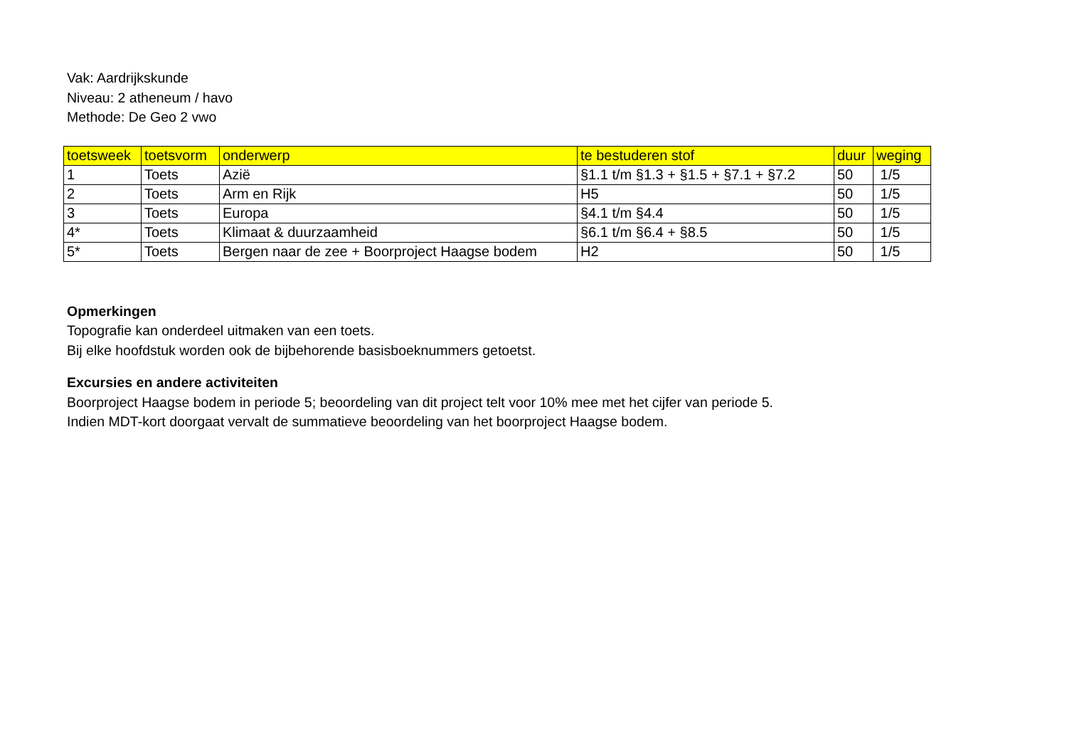Vak: Aardrijkskunde
Niveau: 2 atheneum / havo
Methode: De Geo 2 vwo
| toetsweek | toetsvorm | onderwerp | te bestuderen stof | duur | weging |
| --- | --- | --- | --- | --- | --- |
| 1 | Toets | Azië | §1.1 t/m §1.3 + §1.5 + §7.1 + §7.2 | 50 | 1/5 |
| 2 | Toets | Arm en Rijk | H5 | 50 | 1/5 |
| 3 | Toets | Europa | §4.1 t/m §4.4 | 50 | 1/5 |
| 4* | Toets | Klimaat & duurzaamheid | §6.1 t/m §6.4 + §8.5 | 50 | 1/5 |
| 5* | Toets | Bergen naar de zee + Boorproject Haagse bodem | H2 | 50 | 1/5 |
Opmerkingen
Topografie kan onderdeel uitmaken van een toets.
Bij elke hoofdstuk worden ook de bijbehorende basisboeknummers getoetst.
Excursies en andere activiteiten
Boorproject Haagse bodem in periode 5; beoordeling van dit project telt voor 10% mee met het cijfer van periode 5.
Indien MDT-kort doorgaat vervalt de summatieve beoordeling van het boorproject Haagse bodem.